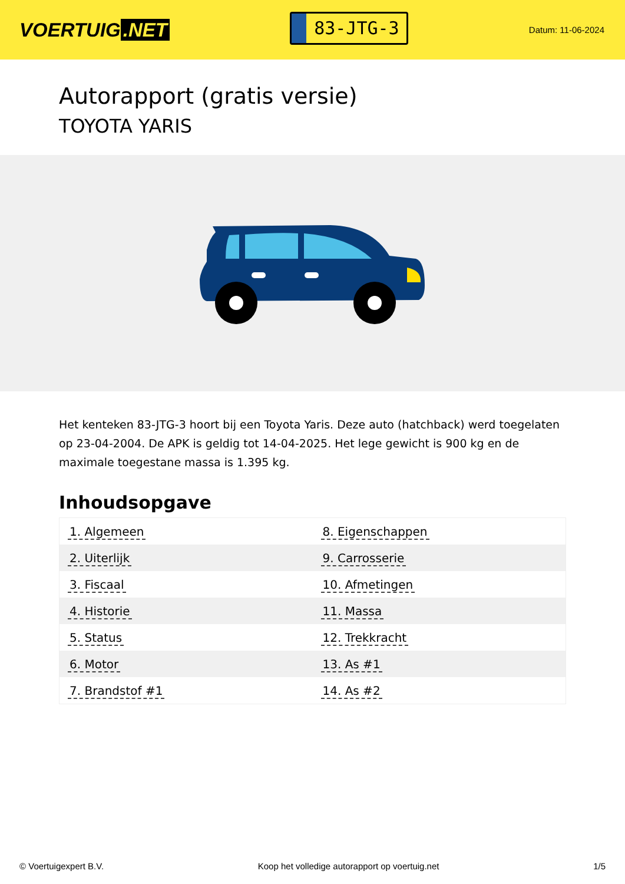VOERTUIG.NET
83-JTG-3
Datum: 11-06-2024
Autorapport (gratis versie)
TOYOTA YARIS
Het kenteken 83-JTG-3 hoort bij een Toyota Yaris. Deze auto (hatchback) werd toegelaten op 23-04-2004. De APK is geldig tot 14-04-2025. Het lege gewicht is 900 kg en de maximale toegestane massa is 1.395 kg.
Inhoudsopgave
| 1. Algemeen | 8. Eigenschappen |
| 2. Uiterlijk | 9. Carrosserie |
| 3. Fiscaal | 10. Afmetingen |
| 4. Historie | 11. Massa |
| 5. Status | 12. Trekkracht |
| 6. Motor | 13. As #1 |
| 7. Brandstof #1 | 14. As #2 |
© Voertuigexpert B.V. Koop het volledige autorapport op voertuig.net 1/5